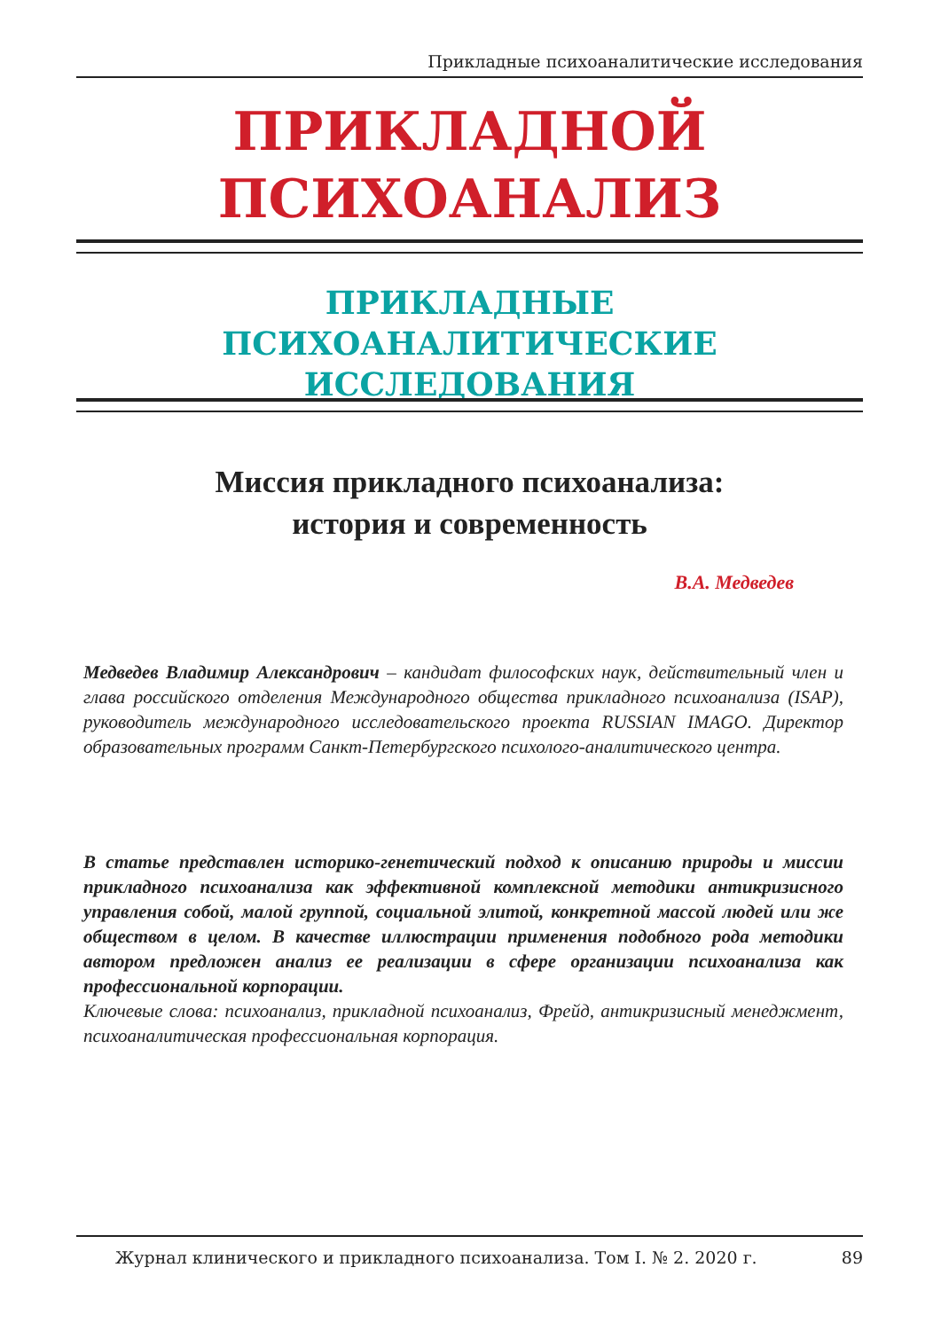Прикладные психоаналитические исследования
ПРИКЛАДНОЙ
ПСИХОАНАЛИЗ
ПРИКЛАДНЫЕ ПСИХОАНАЛИТИЧЕСКИЕ ИССЛЕДОВАНИЯ
Миссия прикладного психоанализа:
история и современность
В.А. Медведев
Медведев Владимир Александрович – кандидат философских наук, действительный член и глава российского отделения Международного общества прикладного психоанализа (ISAP), руководитель международного исследовательского проекта RUSSIAN IMAGO. Директор образовательных программ Санкт-Петербургского психолого-аналитического центра.
В статье представлен историко-генетический подход к описанию природы и миссии прикладного психоанализа как эффективной комплексной методики антикризисного управления собой, малой группой, социальной элитой, конкретной массой людей или же обществом в целом. В качестве иллюстрации применения подобного рода методики автором предложен анализ ее реализации в сфере организации психоанализа как профессиональной корпорации.
Ключевые слова: психоанализ, прикладной психоанализ, Фрейд, антикризисный менеджмент, психоаналитическая профессиональная корпорация.
Журнал клинического и прикладного психоанализа. Том I. № 2. 2020 г. 89